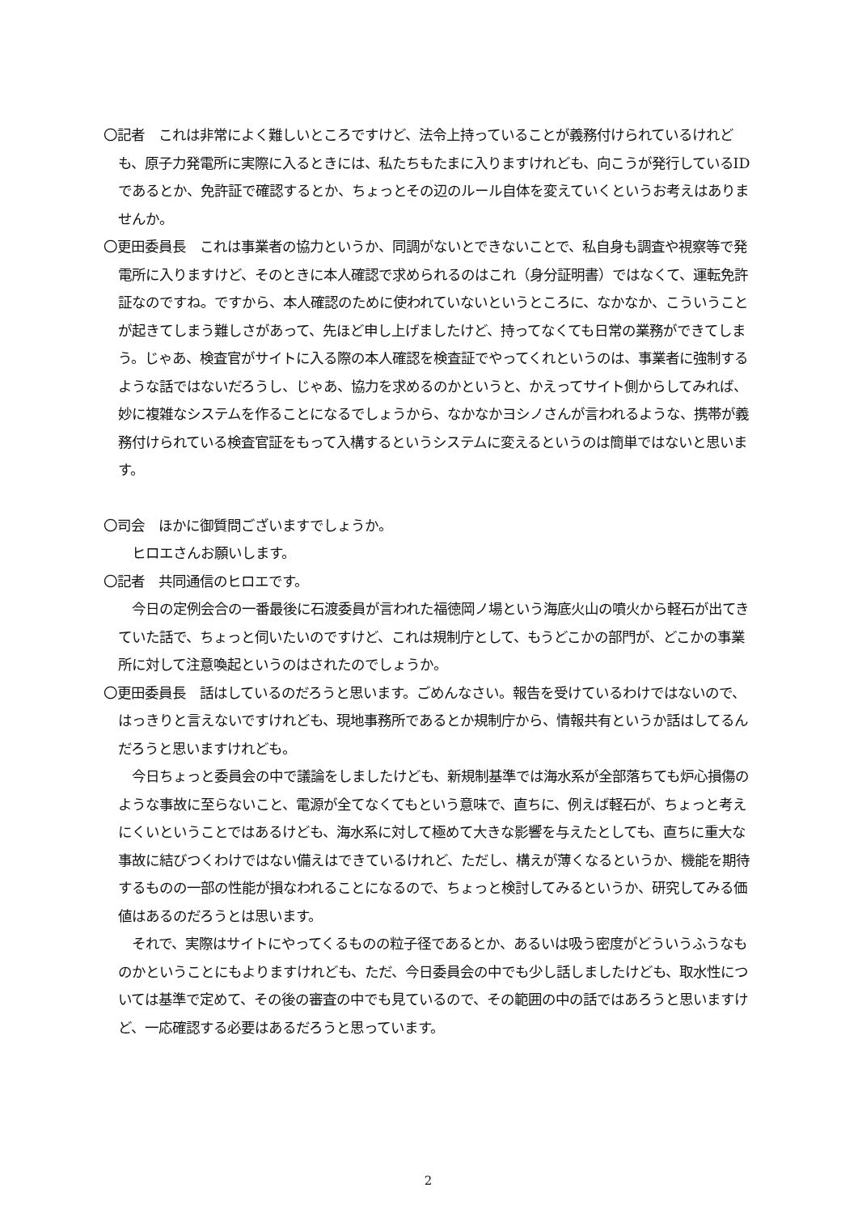〇記者　これは非常によく難しいところですけど、法令上持っていることが義務付けられているけれども、原子力発電所に実際に入るときには、私たちもたまに入りますけれども、向こうが発行しているIDであるとか、免許証で確認するとか、ちょっとその辺のルール自体を変えていくというお考えはありませんか。
〇更田委員長　これは事業者の協力というか、同調がないとできないことで、私自身も調査や視察等で発電所に入りますけど、そのときに本人確認で求められるのはこれ（身分証明書）ではなくて、運転免許証なのですね。ですから、本人確認のために使われていないというところに、なかなか、こういうことが起きてしまう難しさがあって、先ほど申し上げましたけど、持ってなくても日常の業務ができてしまう。じゃあ、検査官がサイトに入る際の本人確認を検査証でやってくれというのは、事業者に強制するような話ではないだろうし、じゃあ、協力を求めるのかというと、かえってサイト側からしてみれば、妙に複雑なシステムを作ることになるでしょうから、なかなかヨシノさんが言われるような、携帯が義務付けられている検査官証をもって入構するというシステムに変えるというのは簡単ではないと思います。
〇司会　ほかに御質問ございますでしょうか。
ヒロエさんお願いします。
〇記者　共同通信のヒロエです。
今日の定例会合の一番最後に石渡委員が言われた福徳岡ノ場という海底火山の噴火から軽石が出てきていた話で、ちょっと伺いたいのですけど、これは規制庁として、もうどこかの部門が、どこかの事業所に対して注意喚起というのはされたのでしょうか。
〇更田委員長　話はしているのだろうと思います。ごめんなさい。報告を受けているわけではないので、はっきりと言えないですけれども、現地事務所であるとか規制庁から、情報共有というか話はしてるんだろうと思いますけれども。
今日ちょっと委員会の中で議論をしましたけども、新規制基準では海水系が全部落ちても炉心損傷のような事故に至らないこと、電源が全てなくてもという意味で、直ちに、例えば軽石が、ちょっと考えにくいということではあるけども、海水系に対して極めて大きな影響を与えたとしても、直ちに重大な事故に結びつくわけではない備えはできているけれど、ただし、構えが薄くなるというか、機能を期待するものの一部の性能が損なわれることになるので、ちょっと検討してみるというか、研究してみる価値はあるのだろうとは思います。
それで、実際はサイトにやってくるものの粒子径であるとか、あるいは吸う密度がどういうふうなものかということにもよりますけれども、ただ、今日委員会の中でも少し話しましたけども、取水性については基準で定めて、その後の審査の中でも見ているので、その範囲の中の話ではあろうと思いますけど、一応確認する必要はあるだろうと思っています。
2